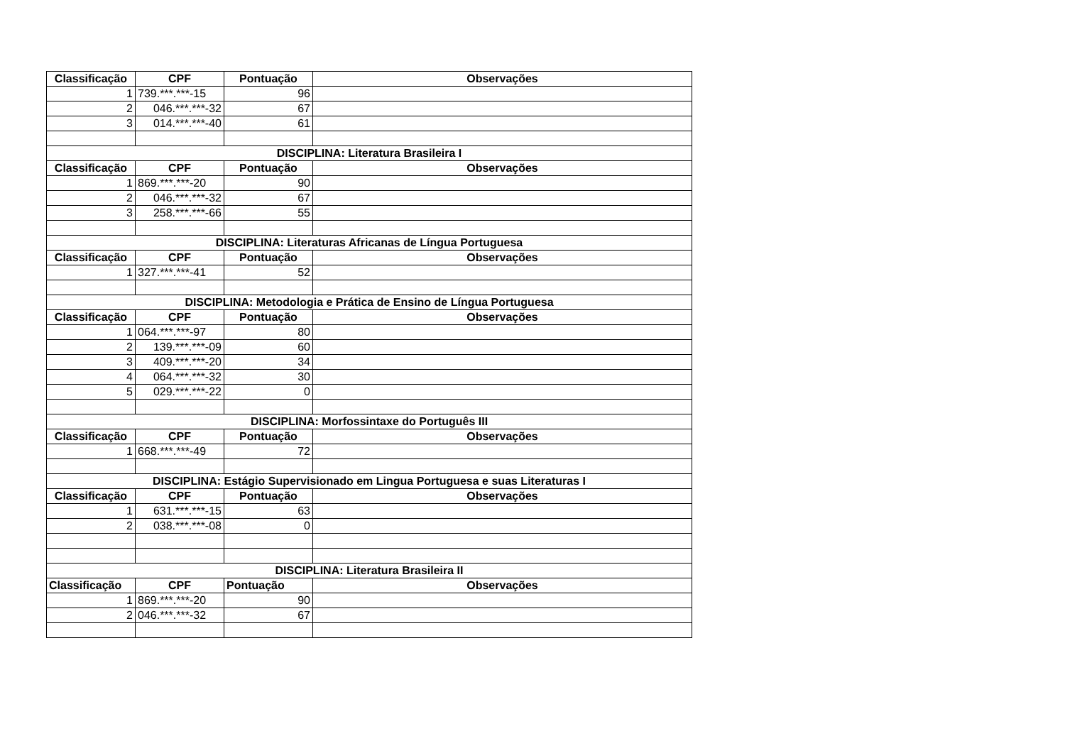| Classificação | CPF | Pontuação | Observações |
| --- | --- | --- | --- |
| 1 | 739.***.***-15 | 96 | |
| 2 | 046.***.***-32 | 67 | |
| 3 | 014.***.***-40 | 61 | |
| DISCIPLINA: Literatura Brasileira I | | | |
| Classificação | CPF | Pontuação | Observações |
| 1 | 869.***.***-20 | 90 | |
| 2 | 046.***.***-32 | 67 | |
| 3 | 258.***.***-66 | 55 | |
| DISCIPLINA: Literaturas Africanas de Língua Portuguesa | | | |
| Classificação | CPF | Pontuação | Observações |
| 1 | 327.***.***-41 | 52 | |
| DISCIPLINA: Metodologia e Prática de Ensino de Língua Portuguesa | | | |
| Classificação | CPF | Pontuação | Observações |
| 1 | 064.***.***-97 | 80 | |
| 2 | 139.***.***-09 | 60 | |
| 3 | 409.***.***-20 | 34 | |
| 4 | 064.***.***-32 | 30 | |
| 5 | 029.***.***-22 | 0 | |
| DISCIPLINA: Morfossintaxe do Português III | | | |
| Classificação | CPF | Pontuação | Observações |
| 1 | 668.***.***-49 | 72 | |
| DISCIPLINA: Estágio Supervisionado em Lingua Portuguesa e suas Literaturas I | | | |
| Classificação | CPF | Pontuação | Observações |
| 1 | 631.***.***-15 | 63 | |
| 2 | 038.***.***-08 | 0 | |
| DISCIPLINA: Literatura Brasileira II | | | |
| Classificação | CPF | Pontuação | Observações |
| 1 | 869.***.***-20 | 90 | |
| 2 | 046.***.***-32 | 67 | |